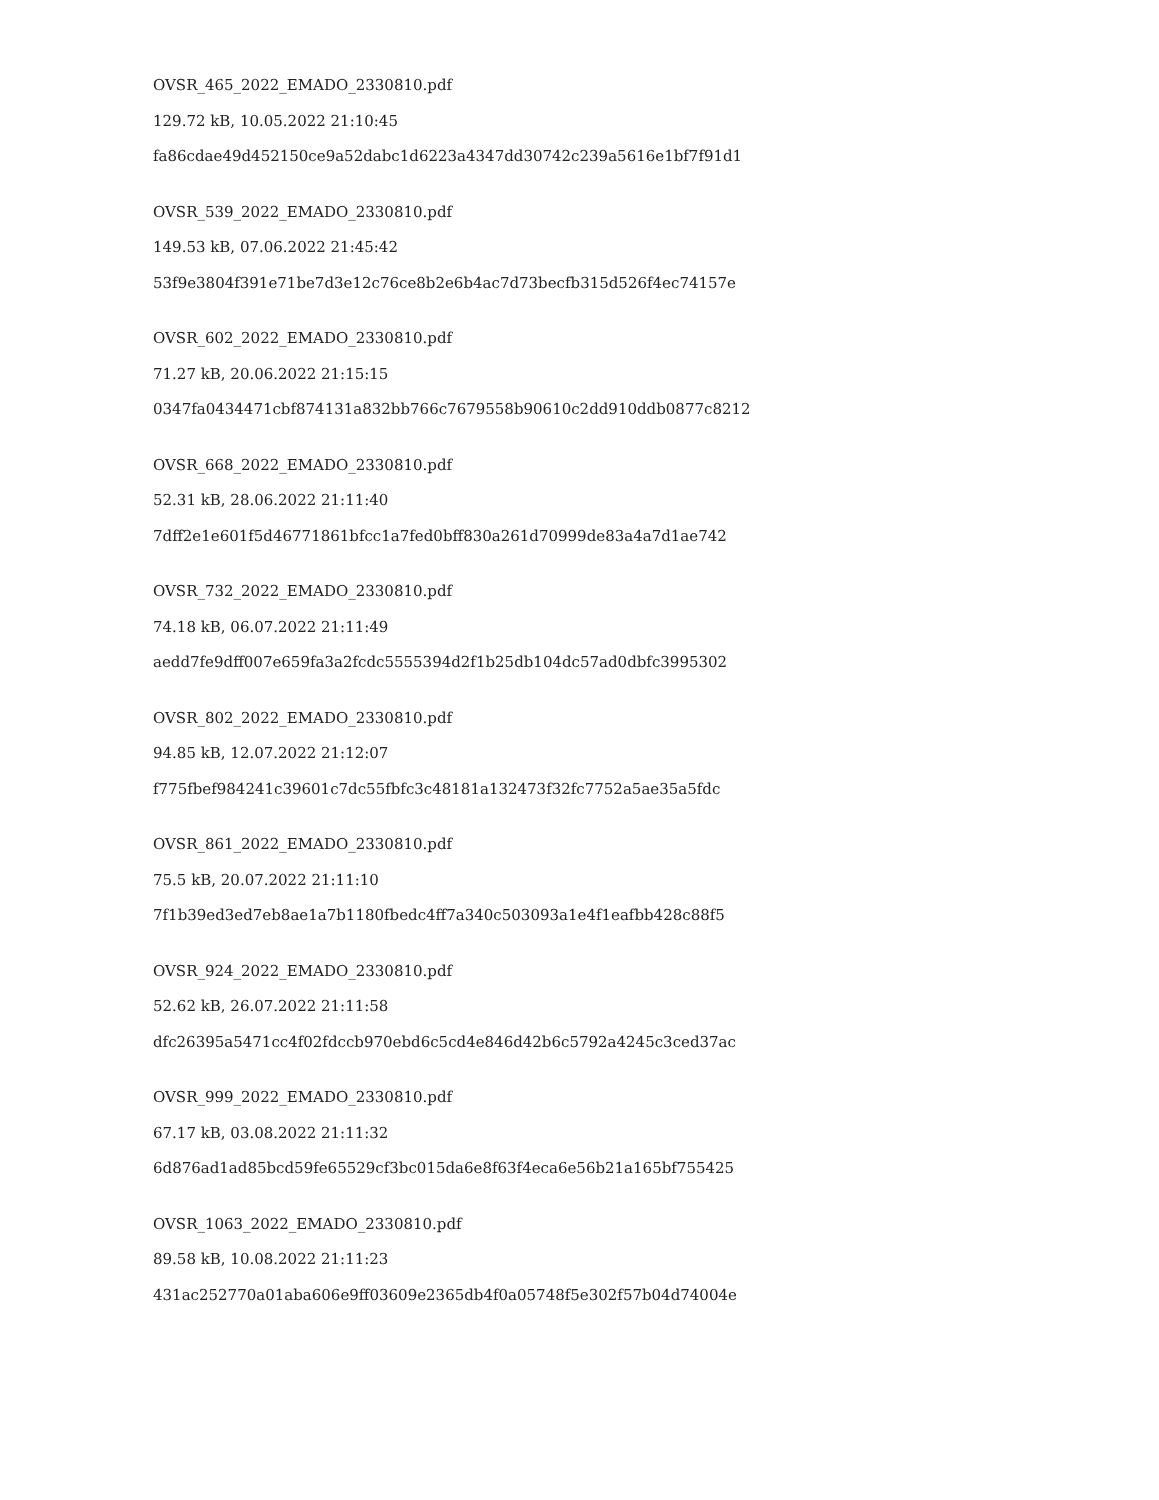OVSR_465_2022_EMADO_2330810.pdf
129.72 kB, 10.05.2022 21:10:45
fa86cdae49d452150ce9a52dabc1d6223a4347dd30742c239a5616e1bf7f91d1
OVSR_539_2022_EMADO_2330810.pdf
149.53 kB, 07.06.2022 21:45:42
53f9e3804f391e71be7d3e12c76ce8b2e6b4ac7d73becfb315d526f4ec74157e
OVSR_602_2022_EMADO_2330810.pdf
71.27 kB, 20.06.2022 21:15:15
0347fa0434471cbf874131a832bb766c7679558b90610c2dd910ddb0877c8212
OVSR_668_2022_EMADO_2330810.pdf
52.31 kB, 28.06.2022 21:11:40
7dff2e1e601f5d46771861bfcc1a7fed0bff830a261d70999de83a4a7d1ae742
OVSR_732_2022_EMADO_2330810.pdf
74.18 kB, 06.07.2022 21:11:49
aedd7fe9dff007e659fa3a2fcdc5555394d2f1b25db104dc57ad0dbfc3995302
OVSR_802_2022_EMADO_2330810.pdf
94.85 kB, 12.07.2022 21:12:07
f775fbef984241c39601c7dc55fbfc3c48181a132473f32fc7752a5ae35a5fdc
OVSR_861_2022_EMADO_2330810.pdf
75.5 kB, 20.07.2022 21:11:10
7f1b39ed3ed7eb8ae1a7b1180fbedc4ff7a340c503093a1e4f1eafbb428c88f5
OVSR_924_2022_EMADO_2330810.pdf
52.62 kB, 26.07.2022 21:11:58
dfc26395a5471cc4f02fdccb970ebd6c5cd4e846d42b6c5792a4245c3ced37ac
OVSR_999_2022_EMADO_2330810.pdf
67.17 kB, 03.08.2022 21:11:32
6d876ad1ad85bcd59fe65529cf3bc015da6e8f63f4eca6e56b21a165bf755425
OVSR_1063_2022_EMADO_2330810.pdf
89.58 kB, 10.08.2022 21:11:23
431ac252770a01aba606e9ff03609e2365db4f0a05748f5e302f57b04d74004e